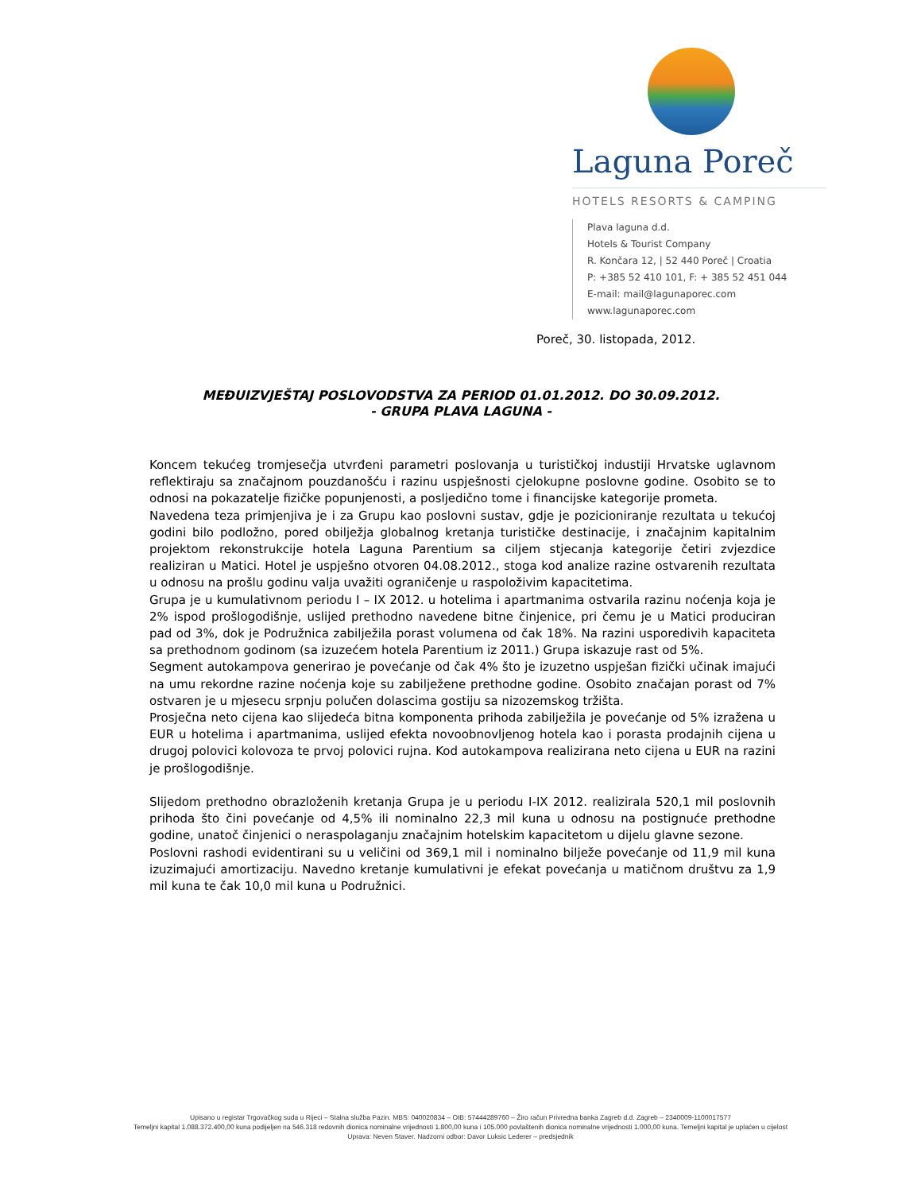Laguna Poreč
HOTELS RESORTS & CAMPING
Plava laguna d.d.
Hotels & Tourist Company
R. Končara 12, | 52 440 Poreč | Croatia
P: +385 52 410 101, F: + 385 52 451 044
E-mail: mail@lagunaporec.com
www.lagunaporec.com
Poreč, 30. listopada, 2012.
MEĐUIZVJEŠTAJ POSLOVODSTVA ZA PERIOD 01.01.2012. DO 30.09.2012.
- GRUPA PLAVA LAGUNA -
Koncem tekućeg tromjesečja utvrđeni parametri poslovanja u turističkoj industiji Hrvatske uglavnom reflektiraju sa značajnom pouzdanošću i razinu uspješnosti cjelokupne poslovne godine. Osobito se to odnosi na pokazatelje fizičke popunjenosti, a posljedično tome i financijske kategorije prometa.
Navedena teza primjenjiva je i za Grupu kao poslovni sustav, gdje je pozicioniranje rezultata u tekućoj godini bilo podložno, pored obilježja globalnog kretanja turističke destinacije, i značajnim kapitalnim projektom rekonstrukcije hotela Laguna Parentium sa ciljem stjecanja kategorije četiri zvjezdice realiziran u Matici. Hotel je uspješno otvoren 04.08.2012., stoga kod analize razine ostvarenih rezultata u odnosu na prošlu godinu valja uvažiti ograničenje u raspoloživim kapacitetima.
Grupa je u kumulativnom periodu I – IX 2012. u hotelima i apartmanima ostvarila razinu noćenja koja je 2% ispod prošlogodišnje, uslijed prethodno navedene bitne činjenice, pri čemu je u Matici produciran pad od 3%, dok je Podružnica zabilježila porast volumena od čak 18%. Na razini usporedivih kapaciteta sa prethodnom godinom (sa izuzećem hotela Parentium iz 2011.) Grupa iskazuje rast od 5%.
Segment autokampova generirao je povećanje od čak 4% što je izuzetno uspješan fizički učinak imajući na umu rekordne razine noćenja koje su zabilježene prethodne godine. Osobito značajan porast od 7% ostvaren je u mjesecu srpnju polučen dolascima gostiju sa nizozemskog tržišta.
Prosječna neto cijena kao slijedeća bitna komponenta prihoda zabilježila je povećanje od 5% izražena u EUR u hotelima i apartmanima, uslijed efekta novoobnovljenog hotela kao i porasta prodajnih cijena u drugoj polovici kolovoza te prvoj polovici rujna. Kod autokampova realizirana neto cijena u EUR na razini je prošlogodišnje.
Slijedom prethodno obrazloženih kretanja Grupa je u periodu I-IX 2012. realizirala 520,1 mil poslovnih prihoda što čini povećanje od 4,5% ili nominalno 22,3 mil kuna u odnosu na postignuće prethodne godine, unatoč činjenici o neraspolaganju značajnim hotelskim kapacitetom u dijelu glavne sezone.
Poslovni rashodi evidentirani su u veličini od 369,1 mil i nominalno bilježe povećanje od 11,9 mil kuna izuzimajući amortizaciju. Navedno kretanje kumulativni je efekat povećanja u matičnom društvu za 1,9 mil kuna te čak 10,0 mil kuna u Podružnici.
Upisano u registar Trgovačkog suda u Rijeci – Stalna služba Pazin. MBS: 040020834 – OIB: 57444289760 – Žiro račun Privredna banka Zagreb d.d. Zagreb – 2340009-1100017577
Temeljni kapital 1.088.372.400,00 kuna podijeljen na 546.318 redovnih dionica nominalne vrijednosti 1.800,00 kuna i 105.000 povlaštenih dionica nominalne vrijednosti 1.000,00 kuna. Temeljni kapital je uplaćen u cijelost
Uprava: Neven Staver. Nadzorni odbor: Davor Luksic Lederer – predsjednik